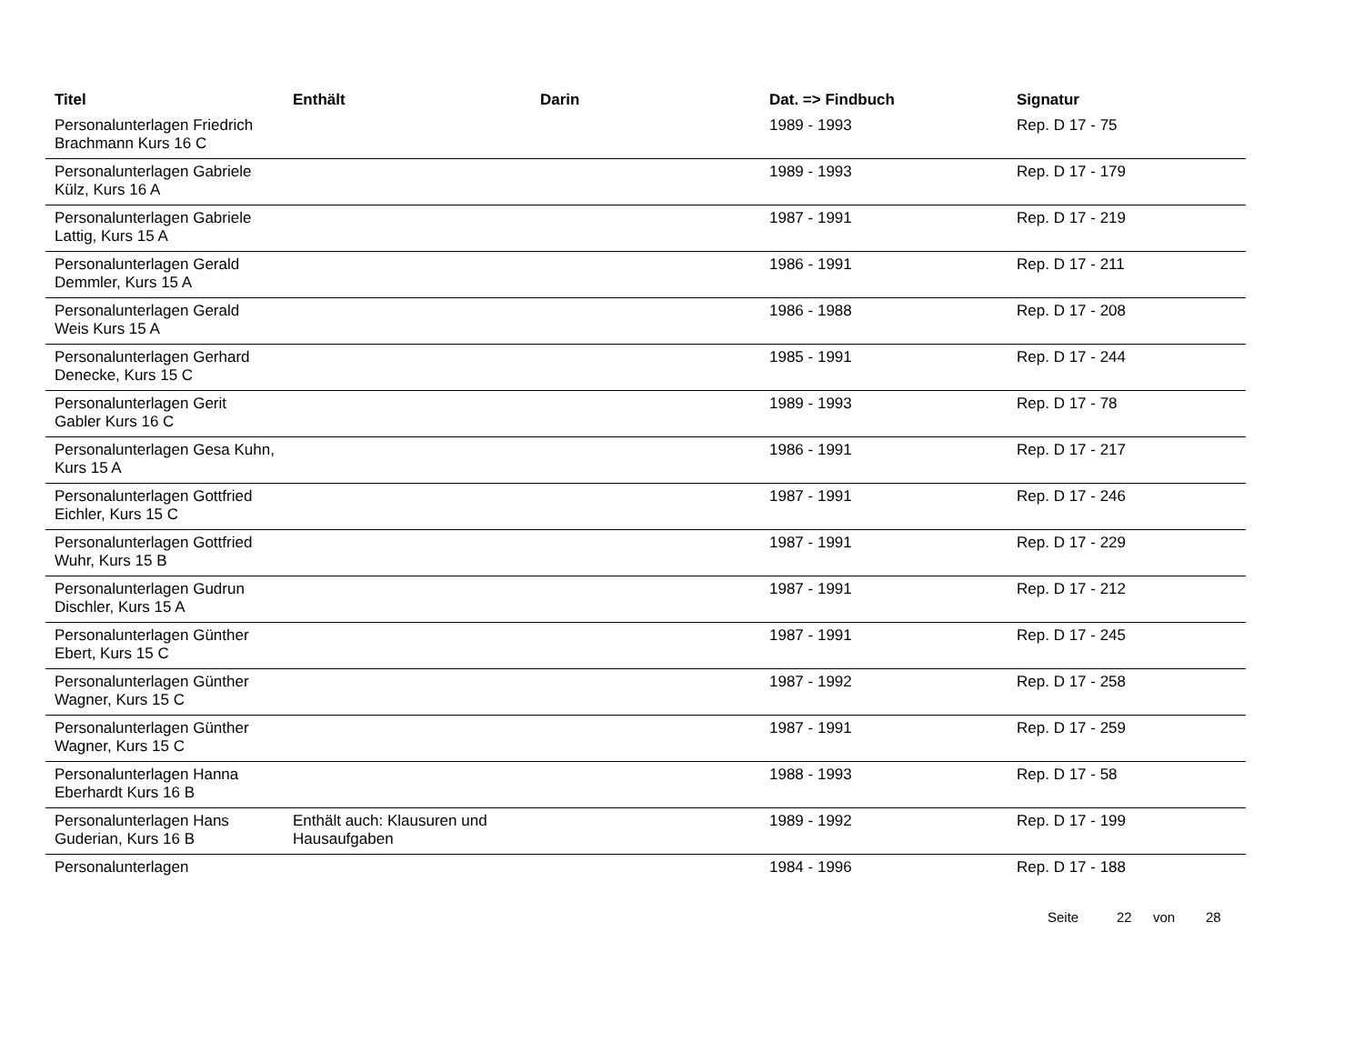| Titel | Enthält | Darin | Dat. => Findbuch | Signatur |
| --- | --- | --- | --- | --- |
| Personalunterlagen Friedrich Brachmann Kurs 16 C | | | 1989 - 1993 | Rep. D 17 - 75 |
| Personalunterlagen Gabriele Külz, Kurs 16 A | | | 1989 - 1993 | Rep. D 17 - 179 |
| Personalunterlagen Gabriele Lattig, Kurs 15 A | | | 1987 - 1991 | Rep. D 17 - 219 |
| Personalunterlagen Gerald Demmler, Kurs 15 A | | | 1986 - 1991 | Rep. D 17 - 211 |
| Personalunterlagen Gerald Weis Kurs 15 A | | | 1986 - 1988 | Rep. D 17 - 208 |
| Personalunterlagen Gerhard Denecke, Kurs 15 C | | | 1985 - 1991 | Rep. D 17 - 244 |
| Personalunterlagen Gerit Gabler Kurs 16 C | | | 1989 - 1993 | Rep. D 17 - 78 |
| Personalunterlagen Gesa Kuhn, Kurs 15 A | | | 1986 - 1991 | Rep. D 17 - 217 |
| Personalunterlagen Gottfried Eichler, Kurs 15 C | | | 1987 - 1991 | Rep. D 17 - 246 |
| Personalunterlagen Gottfried Wuhr, Kurs 15 B | | | 1987 - 1991 | Rep. D 17 - 229 |
| Personalunterlagen Gudrun Dischler, Kurs 15 A | | | 1987 - 1991 | Rep. D 17 - 212 |
| Personalunterlagen Günther Ebert, Kurs 15 C | | | 1987 - 1991 | Rep. D 17 - 245 |
| Personalunterlagen Günther Wagner, Kurs 15 C | | | 1987 - 1992 | Rep. D 17 - 258 |
| Personalunterlagen Günther Wagner, Kurs 15 C | | | 1987 - 1991 | Rep. D 17 - 259 |
| Personalunterlagen Hanna Eberhardt Kurs 16 B | | | 1988 - 1993 | Rep. D 17 - 58 |
| Personalunterlagen Hans Guderian, Kurs 16 B | Enthält auch: Klausuren und Hausaufgaben | | 1989 - 1992 | Rep. D 17 - 199 |
| Personalunterlagen | | | 1984 - 1996 | Rep. D 17 - 188 |
Seite 22 von 28